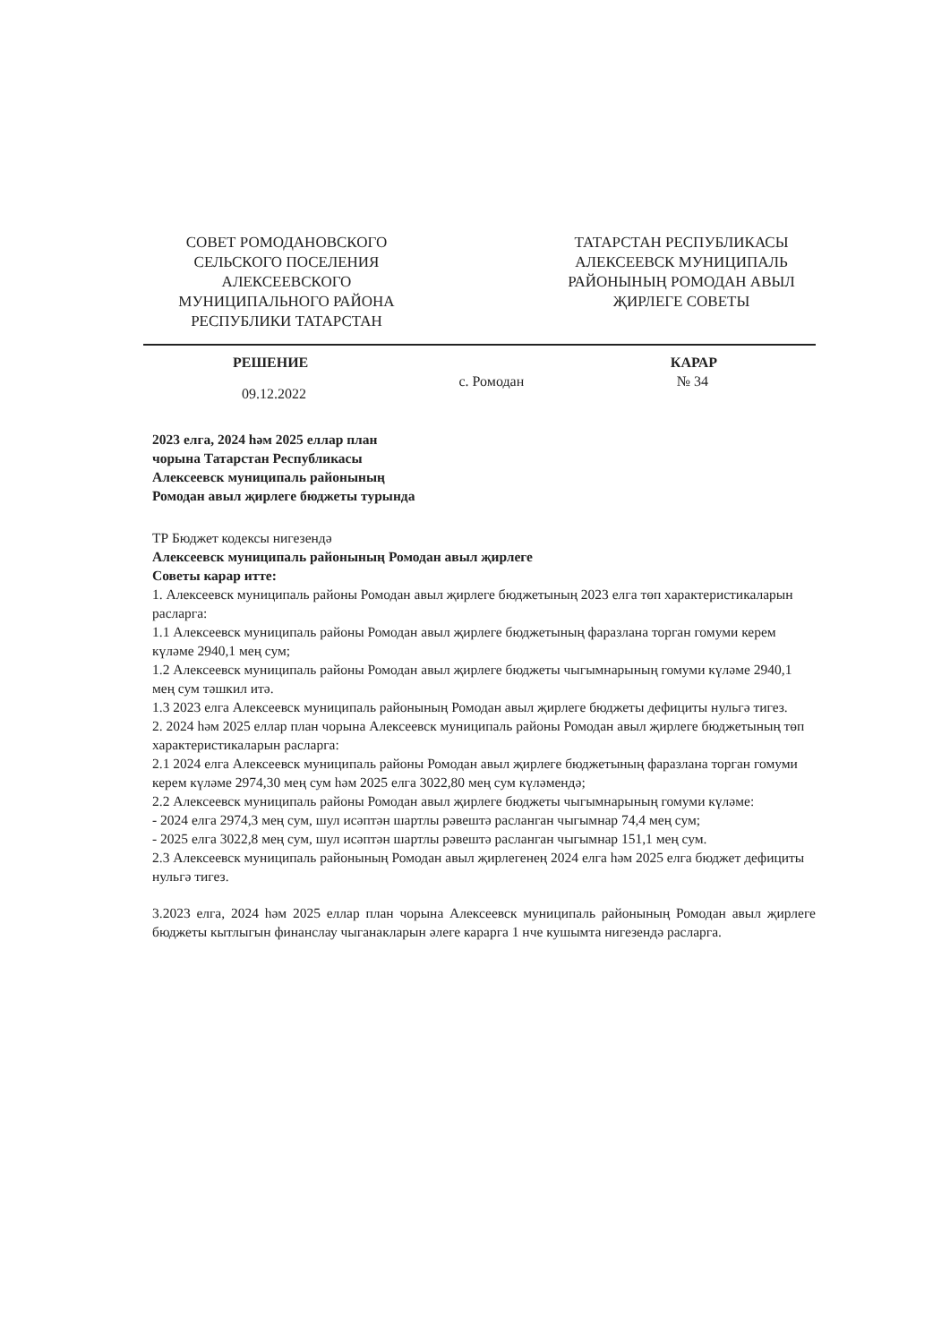СОВЕТ РОМОДАНОВСКОГО СЕЛЬСКОГО ПОСЕЛЕНИЯ АЛЕКСЕЕВСКОГО МУНИЦИПАЛЬНОГО РАЙОНА РЕСПУБЛИКИ ТАТАРСТАН
ТАТАРСТАН РЕСПУБЛИКАСЫ АЛЕКСЕЕВСК МУНИЦИПАЛЬ РАЙОНЫНЫҢ РОМОДАН АВЫЛ ҖИРЛЕГЕ СОВЕТЫ
РЕШЕНИЕ КАРАР
09.12.2022 с. Ромодан № 34
2023 елга, 2024 һәм 2025 еллар план
чорына Татарстан Республикасы
Алексеевск муниципаль районының
Ромодан авыл җирлеге бюджеты турында
ТР Бюджет кодексы нигезендә
Алексеевск муниципаль районының Ромодан авыл җирлеге
Советы карар итте:
1. Алексеевск муниципаль районы Ромодан авыл җирлеге бюджетының 2023 елга төп характеристикаларын расларга:
1.1 Алексеевск муниципаль районы Ромодан авыл җирлеге бюджетының фаразлана торган гомуми керем күләме 2940,1 мең сум;
1.2 Алексеевск муниципаль районы Ромодан авыл җирлеге бюджеты чыгымнарының гомуми күләме 2940,1 мең сум тәшкил итә.
1.3 2023 елга Алексеевск муниципаль районының Ромодан авыл җирлеге бюджеты дефициты нульгә тигез.
2. 2024 һәм 2025 еллар план чорына Алексеевск муниципаль районы Ромодан авыл җирлеге бюджетының төп характеристикаларын расларга:
2.1 2024 елга Алексеевск муниципаль районы Ромодан авыл җирлеге бюджетының фаразлана торган гомуми керем күләме 2974,30 мең сум һәм 2025 елга 3022,80 мең сум күләмендә;
2.2 Алексеевск муниципаль районы Ромодан авыл җирлеге бюджеты чыгымнарының гомуми күләме:
- 2024 елга 2974,3 мең сум, шул исәптән шартлы рәвештә расланган чыгымнар 74,4 мең сум;
- 2025 елга 3022,8 мең сум, шул исәптән шартлы рәвештә расланган чыгымнар 151,1 мең сум.
2.3 Алексеевск муниципаль районының Ромодан авыл җирлегенең 2024 елга һәм 2025 елга бюджет дефициты нульгә тигез.
3.2023 елга, 2024 һәм 2025 еллар план чорына Алексеевск муниципаль районының Ромодан авыл җирлеге бюджеты кытлыгын финанслау чыганакларын әлеге карарга 1 нче кушымта нигезендә расларга.